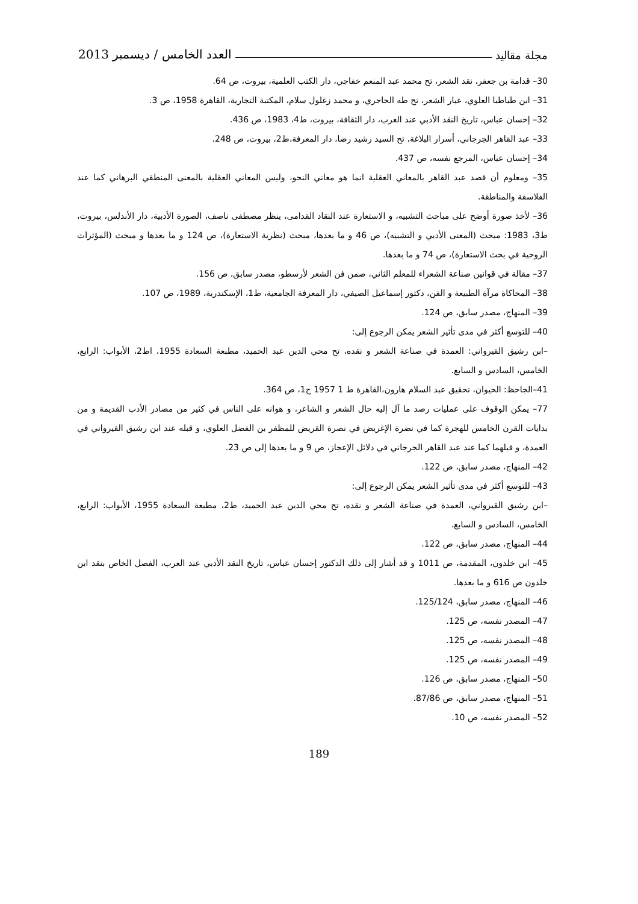مجلة مقاليد العدد الخامس / ديسمبر 2013
30– قدامة بن جعفر، نقد الشعر، تح محمد عبد المنعم خفاجي، دار الكتب العلمية، بيروت، ص 64.
31– ابن طباطبا العلوي، عيار الشعر، تح طه الحاجري، و محمد زغلول سلام، المكتبة التجارية، القاهرة 1958، ص 3.
32– إحسان عباس، تاريخ النقد الأدبي عند العرب، دار الثقافة، بيروت، ط4، 1983، ص 436.
33– عبد القاهر الجرجاني، أسرار البلاغة، تح السيد رشيد رضا، دار المعرفة،ط2، بيروت، ص 248.
34– إحسان عباس، المرجع نفسه، ص 437.
35– ومعلوم أن قصد عبد القاهر بالمعاني العقلية انما هو معاني النحو، وليس المعاني العقلية بالمعنى المنطقي البرهاني كما عند الفلاسفة والمناطقة.
36– لأخذ صورة أوضح على مباحث التشبيه، و الاستعارة عند النقاد القدامى، ينظر مصطفى ناصف، الصورة الأدبية، دار الأندلس، بيروت، ط3، 1983: مبحث (المعنى الأدبي و التشبيه)، ص 46 و ما بعدها، مبحث (نظرية الاستعارة)، ص 124 و ما بعدها و مبحث (المؤثرات الروحية في بحث الاستعارة)، ص 74 و ما بعدها.
37– مقالة في قوانين صناعة الشعراء للمعلم الثاني، صمن فن الشعر لأرسطو، مصدر سابق، ص 156.
38– المحاكاة مرآة الطبيعة و الفن، دكتور إسماعيل الصيفي، دار المعرفة الجامعية، ط1، الإسكندرية، 1989، ص 107.
39– المنهاج، مصدر سابق، ص 124.
40– للتوسع أكثر في مدى تأثير الشعر يمكن الرجوع إلى:
–ابن رشيق القيرواني: العمدة في صناعة الشعر و نقده، تح محي الدين عبد الحميد، مطبعة السعادة 1955، اط2، الأبواب: الرابع، الخامس، السادس و السابع.
41–الجاحظ: الحيوان، تحقيق عبد السلام هارون،القاهرة ط 1 1957 ج1، ص 364.
77– يمكن الوقوف على عمليات رصد ما آل إليه حال الشعر و الشاعر، و هوانه على الناس في كثير من مصادر الأدب القديمة و من بدايات القرن الخامس للهجرة كما في نضرة الإغريض في نصرة القريض للمظفر بن الفضل العلوي، و قبله عند ابن رشيق القيرواني في العمدة، و قبلهما كما عند عبد القاهر الجرجاني في دلائل الإعجاز، ص 9 و ما بعدها إلى ص 23.
42– المنهاج، مصدر سابق، ص 122.
43– للتوسع أكثر في مدى تأثير الشعر يمكن الرجوع إلى:
–ابن رشيق القيرواني، العمدة في صناعة الشعر و نقده، تح محي الدين عبد الحميد، ط2، مطبعة السعادة 1955، الأبواب: الرابع، الخامس، السادس و السابع.
44– المنهاج، مصدر سابق، ص 122.
45– ابن خلدون، المقدمة، ص 1011 و قد أشار إلى ذلك الدكتور إحسان عباس، تاريخ النقد الأدبي عند العرب، الفصل الخاص بنقد ابن خلدون ص 616 و ما بعدها.
46– المنهاج، مصدر سابق، 125/124.
47– المصدر نفسه، ص 125.
48– المصدر نفسه، ص 125.
49– المصدر نفسه، ص 125.
50– المنهاج، مصدر سابق، ص 126.
51– المنهاج، مصدر سابق، ص 87/86.
52– المصدر نفسه، ص 10.
189